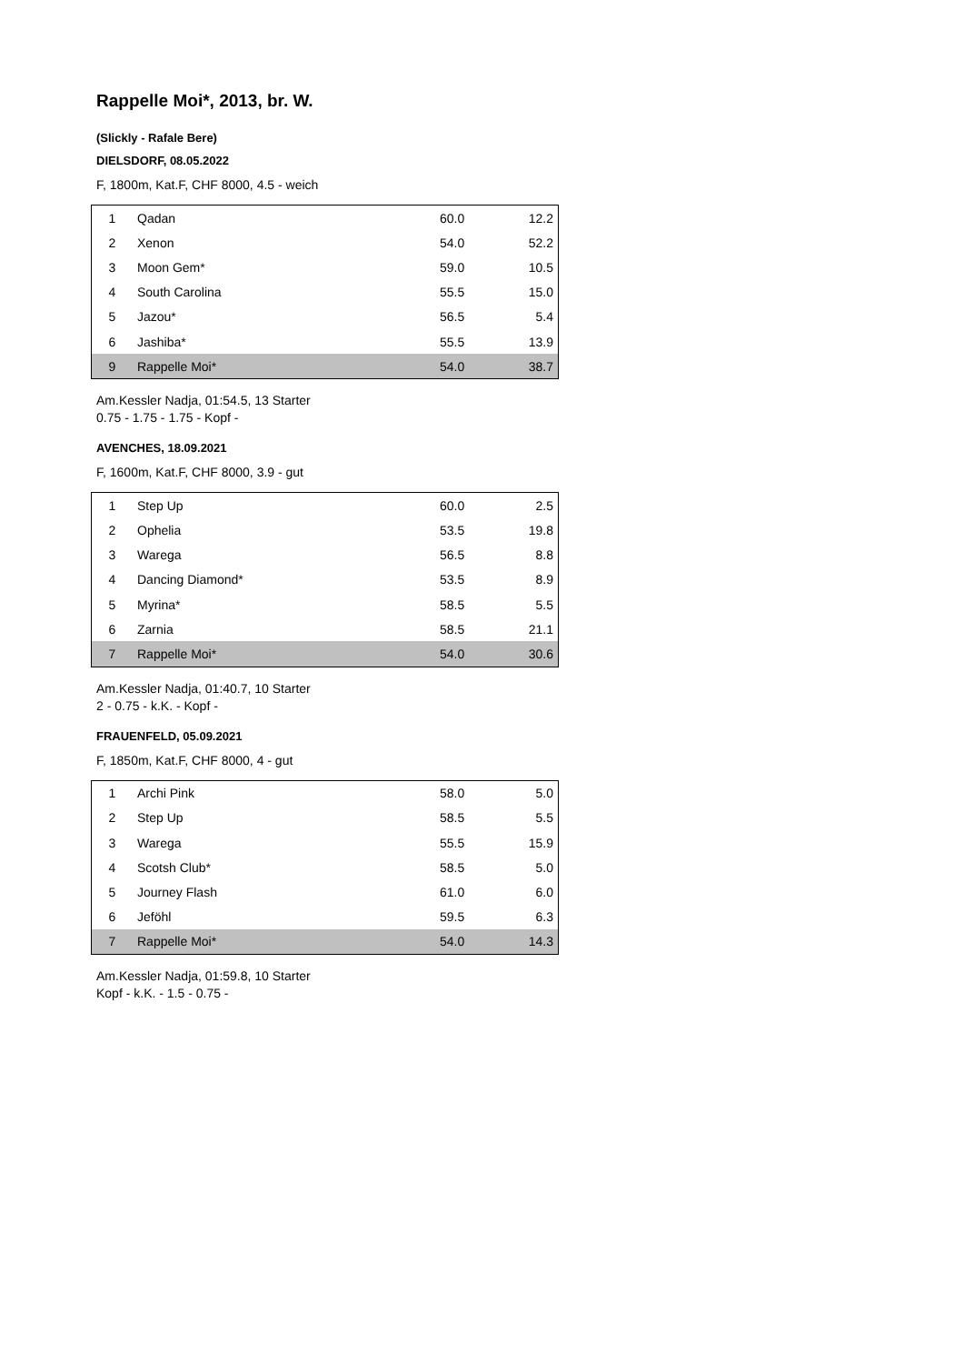Rappelle Moi*, 2013, br. W.
(Slickly - Rafale Bere)
DIELSDORF, 08.05.2022
F, 1800m, Kat.F, CHF 8000, 4.5 - weich
| 1 | Qadan | 60.0 | 12.2 |
| 2 | Xenon | 54.0 | 52.2 |
| 3 | Moon Gem* | 59.0 | 10.5 |
| 4 | South Carolina | 55.5 | 15.0 |
| 5 | Jazou* | 56.5 | 5.4 |
| 6 | Jashiba* | 55.5 | 13.9 |
| 9 | Rappelle Moi* | 54.0 | 38.7 |
Am.Kessler Nadja, 01:54.5, 13 Starter
0.75 - 1.75 - 1.75 - Kopf -
AVENCHES, 18.09.2021
F, 1600m, Kat.F, CHF 8000, 3.9 - gut
| 1 | Step Up | 60.0 | 2.5 |
| 2 | Ophelia | 53.5 | 19.8 |
| 3 | Warega | 56.5 | 8.8 |
| 4 | Dancing Diamond* | 53.5 | 8.9 |
| 5 | Myrina* | 58.5 | 5.5 |
| 6 | Zarnia | 58.5 | 21.1 |
| 7 | Rappelle Moi* | 54.0 | 30.6 |
Am.Kessler Nadja, 01:40.7, 10 Starter
2 - 0.75 - k.K. - Kopf -
FRAUENFELD, 05.09.2021
F, 1850m, Kat.F, CHF 8000, 4 - gut
| 1 | Archi Pink | 58.0 | 5.0 |
| 2 | Step Up | 58.5 | 5.5 |
| 3 | Warega | 55.5 | 15.9 |
| 4 | Scotsh Club* | 58.5 | 5.0 |
| 5 | Journey Flash | 61.0 | 6.0 |
| 6 | Jeföhl | 59.5 | 6.3 |
| 7 | Rappelle Moi* | 54.0 | 14.3 |
Am.Kessler Nadja, 01:59.8, 10 Starter
Kopf - k.K. - 1.5 - 0.75 -